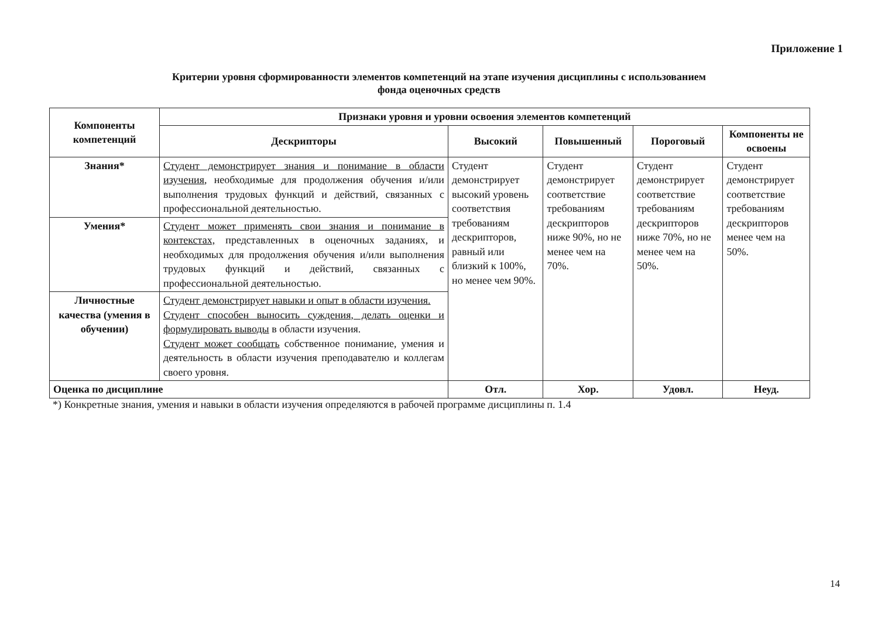Приложение 1
Критерии уровня сформированности элементов компетенций на этапе изучения дисциплины с использованием
фонда оценочных средств
| Компоненты компетенций | Признаки уровня и уровни освоения элементов компетенций | | | | |
| --- | --- | --- | --- | --- | --- |
| | Дескрипторы | Высокий | Повышенный | Пороговый | Компоненты не освоены |
| Знания* | Студент демонстрирует знания и понимание в области изучения , необходимые для продолжения обучения и/или выполнения трудовых функций и действий, связанных с профессиональной деятельностью. | Студент демонстрирует высокий уровень соответствия требованиям дескрипторов, равный или близкий к 100%, но менее чем 90%. | Студент демонстрирует соответствие требованиям дескрипторов ниже 90%, но не менее чем на 70%. | Студент демонстрирует соответствие требованиям дескрипторов ниже 70%, но не менее чем на 50%. | Студент демонстрирует соответствие требованиям дескрипторов менее чем на 50%. |
| Умения* | Студент может применять свои знания и понимание в контекстах, представленных в оценочных заданиях, и необходимых для продолжения обучения и/или выполнения трудовых функций и действий, связанных с профессиональной деятельностью. | | | | |
| Личностные качества (умения в обучении) | Студент демонстрирует навыки и опыт в области изучения. Студент способен выносить суждения, делать оценки и формулировать выводы в области изучения. Студент может сообщать собственное понимание, умения и деятельность в области изучения преподавателю и коллегам своего уровня. | | | | |
| Оценка по дисциплине | | Отл. | Хор. | Удовл. | Неуд. |
*) Конкретные знания, умения и навыки в области изучения определяются в рабочей программе дисциплины п. 1.4
14